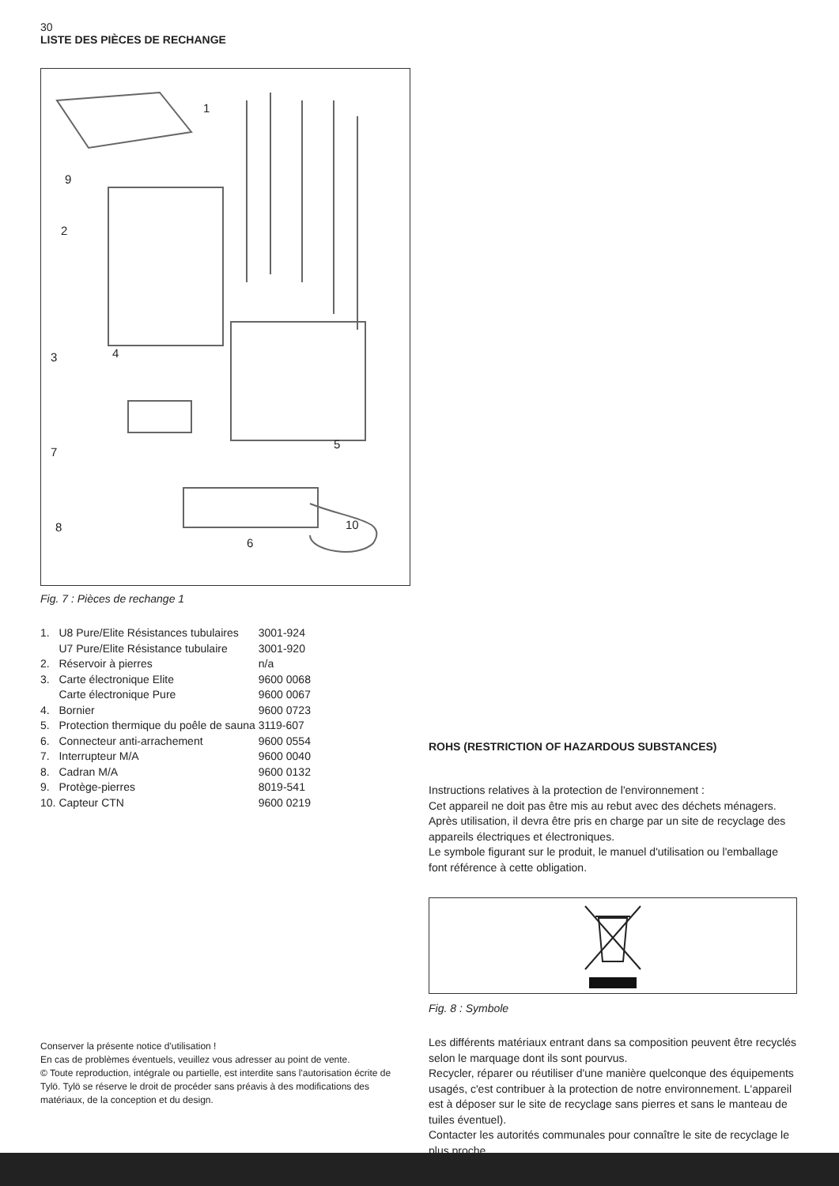30
LISTE DES PIÈCES DE RECHANGE
1
2
3
4
5
6
7
8
9
10
Fig. 7 : Pièces de rechange 1
| 1. | U8 Pure/Elite Résistances tubulaires | 3001-924 |
| | U7 Pure/Elite Résistance tubulaire | 3001-920 |
| 2. | Réservoir à pierres | n/a |
| 3. | Carte électronique Elite | 9600 0068 |
| | Carte électronique Pure | 9600 0067 |
| 4. | Bornier | 9600 0723 |
| 5. | Protection thermique du poêle de sauna | 3119-607 |
| 6. | Connecteur anti-arrachement | 9600 0554 |
| 7. | Interrupteur M/A | 9600 0040 |
| 8. | Cadran M/A | 9600 0132 |
| 9. | Protège-pierres | 8019-541 |
| 10. | Capteur CTN | 9600 0219 |
Conserver la présente notice d'utilisation !
En cas de problèmes éventuels, veuillez vous adresser au point de vente.
© Toute reproduction, intégrale ou partielle, est interdite sans l'autorisation écrite de Tylö. Tylö se réserve le droit de procéder sans préavis à des modifications des matériaux, de la conception et du design.
ROHS (RESTRICTION OF HAZARDOUS SUBSTANCES)
Instructions relatives à la protection de l'environnement :
Cet appareil ne doit pas être mis au rebut avec des déchets ménagers. Après utilisation, il devra être pris en charge par un site de recyclage des appareils électriques et électroniques.
Le symbole figurant sur le produit, le manuel d'utilisation ou l'emballage font référence à cette obligation.
Fig. 8 : Symbole
Les différents matériaux entrant dans sa composition peuvent être recyclés selon le marquage dont ils sont pourvus.
Recycler, réparer ou réutiliser d'une manière quelconque des équipements usagés, c'est contribuer à la protection de notre environnement. L'appareil est à déposer sur le site de recyclage sans pierres et sans le manteau de tuiles éventuel).
Contacter les autorités communales pour connaître le site de recyclage le plus proche.